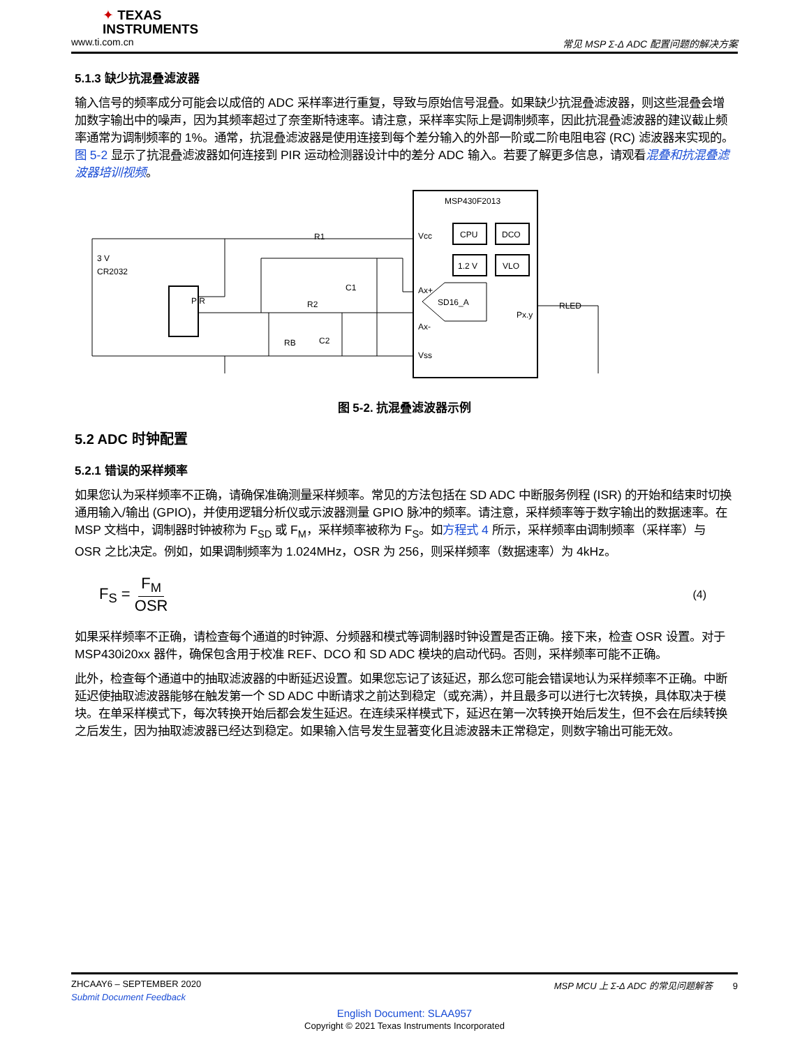✦ TEXAS
INSTRUMENTS
www.ti.com.cn 常见 MSP Σ-Δ ADC 配置问题的解决方案
5.1.3 缺少抗混叠滤波器
输入信号的频率成分可能会以成倍的 ADC 采样率进行重复，导致与原始信号混叠。如果缺少抗混叠滤波器，则这些混叠会增加数字输出中的噪声，因为其频率超过了奈奎斯特速率。请注意，采样率实际上是调制频率，因此抗混叠滤波器的建议截止频率通常为调制频率的 1%。通常，抗混叠滤波器是使用连接到每个差分输入的外部一阶或二阶电阻电容 (RC) 滤波器来实现的。图 5-2 显示了抗混叠滤波器如何连接到 PIR 运动检测器设计中的差分 ADC 输入。若要了解更多信息，请观看混叠和抗混叠滤波器培训视频。
MSP430F2013
CPU
DCO
1.2 V
VLO
SD16_A
Vcc
Ax+
Ax-
Vss
Px.y
RLED
PIR
3 V
CR2032
R1
C1
R2
C2
RB
图 5-2. 抗混叠滤波器示例
5.2 ADC 时钟配置
5.2.1 错误的采样频率
如果您认为采样频率不正确，请确保准确测量采样频率。常见的方法包括在 SD ADC 中断服务例程 (ISR) 的开始和结束时切换通用输入/输出 (GPIO)，并使用逻辑分析仪或示波器测量 GPIO 脉冲的频率。请注意，采样频率等于数字输出的数据速率。在 MSP 文档中，调制器时钟被称为 F<sub>SD</sub> 或 F<sub>M</sub>，采样频率被称为 F<sub>S</sub>。如方程式 4 所示，采样频率由调制频率（采样率）与 OSR 之比决定。例如，如果调制频率为 1.024MHz，OSR 为 256，则采样频率（数据速率）为 4kHz。
F<sub>S</sub> = F<sub>M</sub> OSR (4)
如果采样频率不正确，请检查每个通道的时钟源、分频器和模式等调制器时钟设置是否正确。接下来，检查 OSR 设置。对于 MSP430i20xx 器件，确保包含用于校准 REF、DCO 和 SD ADC 模块的启动代码。否则，采样频率可能不正确。
此外，检查每个通道中的抽取滤波器的中断延迟设置。如果您忘记了该延迟，那么您可能会错误地认为采样频率不正确。中断延迟使抽取滤波器能够在触发第一个 SD ADC 中断请求之前达到稳定（或充满），并且最多可以进行七次转换，具体取决于模块。在单采样模式下，每次转换开始后都会发生延迟。在连续采样模式下，延迟在第一次转换开始后发生，但不会在后续转换之后发生，因为抽取滤波器已经达到稳定。如果输入信号发生显著变化且滤波器未正常稳定，则数字输出可能无效。
ZHCAAY6 – SEPTEMBER 2020 MSP MCU 上 Σ-Δ ADC 的常见问题解答 9
Submit Document Feedback
English Document: SLAA957
Copyright © 2021 Texas Instruments Incorporated